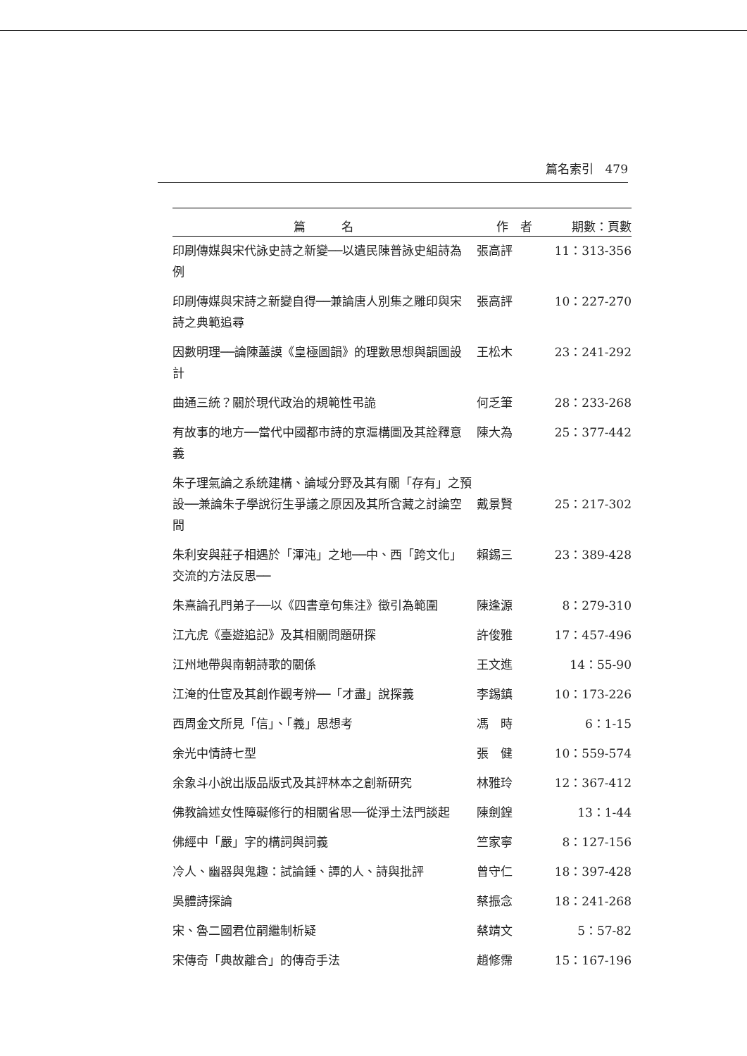篇名索引　479
| 篇 名 | 作 者 | 期數：頁數 |
| --- | --- | --- |
| 印刷傳媒與宋代詠史詩之新變──以遺民陳普詠史組詩為例 | 張高評 | 11：313-356 |
| 印刷傳媒與宋詩之新變自得──兼論唐人別集之雕印與宋詩之典範追尋 | 張高評 | 10：227-270 |
| 因數明理──論陳藎謨《皇極圖韻》的理數思想與韻圖設計 | 王松木 | 23：241-292 |
| 曲通三統？關於現代政治的規範性弔詭 | 何乏筆 | 28：233-268 |
| 有故事的地方──當代中國都市詩的京滬構圖及其詮釋意義 | 陳大為 | 25：377-442 |
| 朱子理氣論之系統建構、論域分野及其有關「存有」之預設──兼論朱子學說衍生爭議之原因及其所含藏之討論空間 | 戴景賢 | 25：217-302 |
| 朱利安與莊子相遇於「渾沌」之地──中、西「跨文化」交流的方法反思── | 賴錫三 | 23：389-428 |
| 朱熹論孔門弟子──以《四書章句集注》徵引為範圍 | 陳逢源 | 8：279-310 |
| 江亢虎《臺遊追記》及其相關問題研探 | 許俊雅 | 17：457-496 |
| 江州地帶與南朝詩歌的關係 | 王文進 | 14：55-90 |
| 江淹的仕宦及其創作觀考辨──「才盡」說探義 | 李錫鎮 | 10：173-226 |
| 西周金文所見「信」、「義」思想考 | 馮 時 | 6：1-15 |
| 余光中情詩七型 | 張 健 | 10：559-574 |
| 余象斗小說出版品版式及其評林本之創新研究 | 林雅玲 | 12：367-412 |
| 佛教論述女性障礙修行的相關省思──從淨土法門談起 | 陳劍鍠 | 13：1-44 |
| 佛經中「嚴」字的構詞與詞義 | 竺家寧 | 8：127-156 |
| 冷人、幽器與鬼趣：試論鍾、譚的人、詩與批評 | 曾守仁 | 18：397-428 |
| 吳體詩探論 | 蔡振念 | 18：241-268 |
| 宋、魯二國君位嗣繼制析疑 | 蔡靖文 | 5：57-82 |
| 宋傳奇「典故離合」的傳奇手法 | 趙修霈 | 15：167-196 |